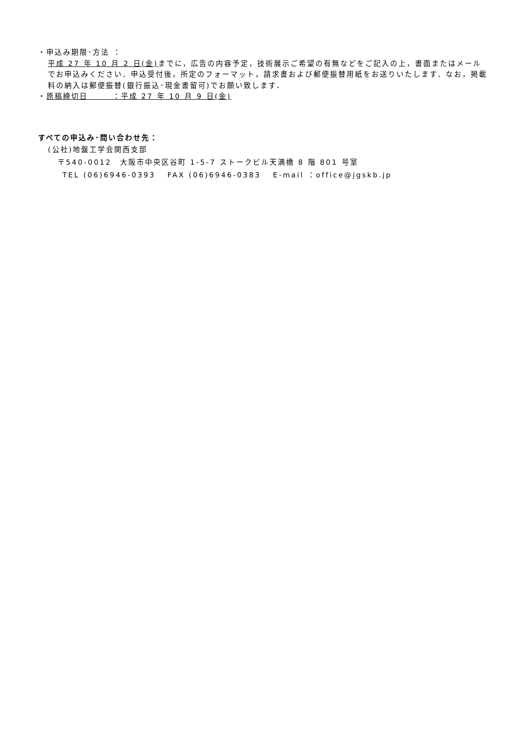・申込み期限･方法 ：
平成 27 年 10 月 2 日(金) までに，広告の内容予定，技術展示ご希望の有無などをご記入の上，書面またはメールでお申込みください．申込受付後，所定のフォーマット，請求書および郵便振替用紙をお送りいたします．なお，掲載料の納入は郵便振替(銀行振込･現金書留可)でお願い致します．
・原稿締切日　　　：平成 27 年 10 月 9 日(金)
すべての申込み･問い合わせ先：
(公社)地盤工学会関西支部
〒540-0012　大阪市中央区谷町 1-5-7 ストークビル天満橋 8 階 801 号室
TEL (06)6946-0393　 FAX (06)6946-0383　 E-mail ：office@jgskb.jp